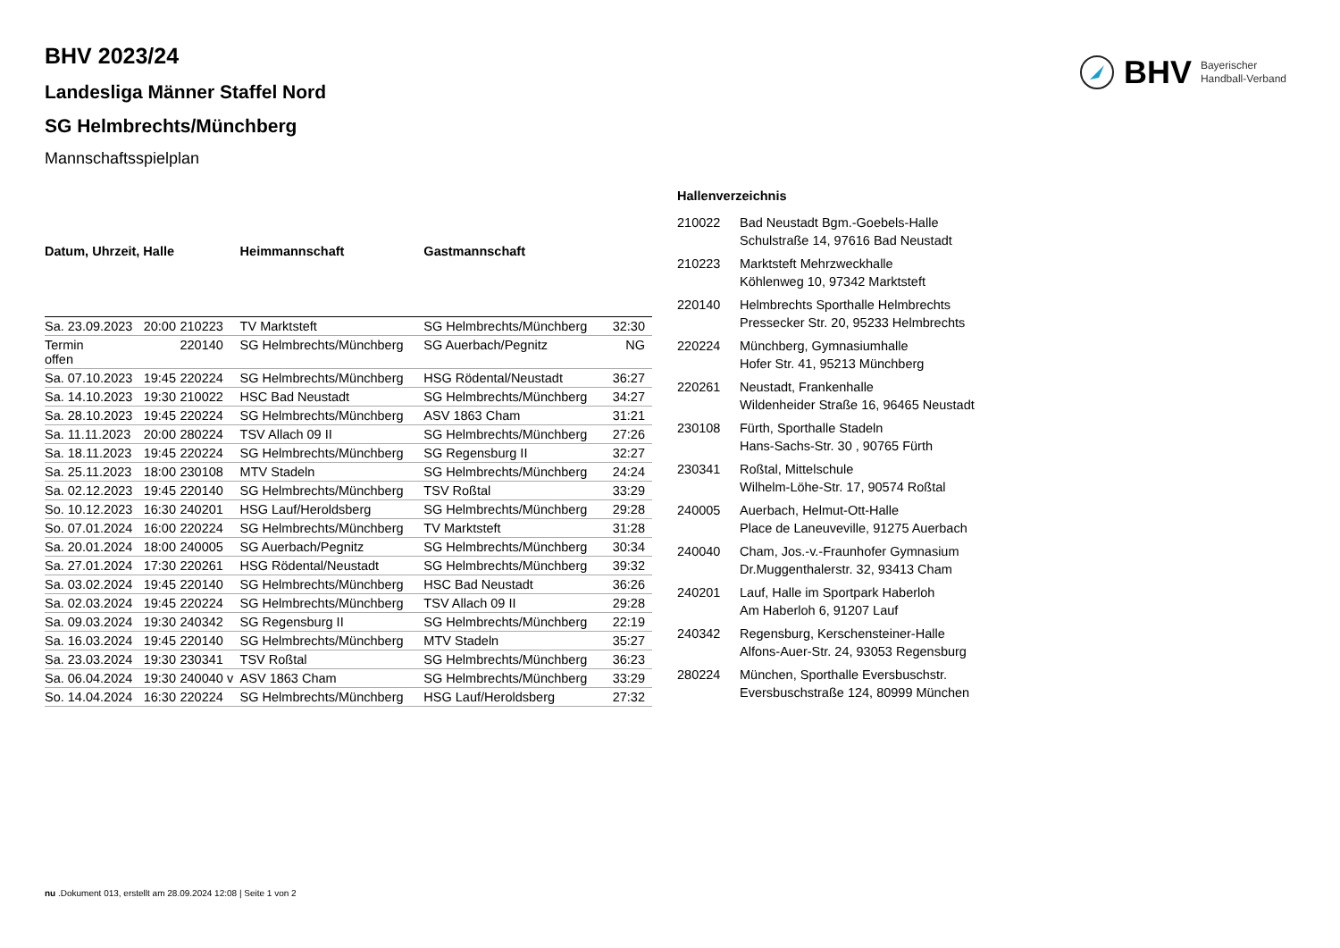BHV Bayerischer
Handball-Verband
BHV 2023/24
Landesliga Männer Staffel Nord
SG Helmbrechts/Münchberg
Mannschaftsspielplan
| Datum, Uhrzeit, Halle | | | Heimmannschaft | Gastmannschaft | |
| --- | --- | --- | --- | --- | --- |
| Sa. 23.09.2023 | 20:00 | 210223 | TV Marktsteft | SG Helmbrechts/Münchberg | 32:30 |
| Termin offen | | 220140 | SG Helmbrechts/Münchberg | SG Auerbach/Pegnitz | NG |
| Sa. 07.10.2023 | 19:45 | 220224 | SG Helmbrechts/Münchberg | HSG Rödental/Neustadt | 36:27 |
| Sa. 14.10.2023 | 19:30 | 210022 | HSC Bad Neustadt | SG Helmbrechts/Münchberg | 34:27 |
| Sa. 28.10.2023 | 19:45 | 220224 | SG Helmbrechts/Münchberg | ASV 1863 Cham | 31:21 |
| Sa. 11.11.2023 | 20:00 | 280224 | TSV Allach 09 II | SG Helmbrechts/Münchberg | 27:26 |
| Sa. 18.11.2023 | 19:45 | 220224 | SG Helmbrechts/Münchberg | SG Regensburg II | 32:27 |
| Sa. 25.11.2023 | 18:00 | 230108 | MTV Stadeln | SG Helmbrechts/Münchberg | 24:24 |
| Sa. 02.12.2023 | 19:45 | 220140 | SG Helmbrechts/Münchberg | TSV Roßtal | 33:29 |
| So. 10.12.2023 | 16:30 | 240201 | HSG Lauf/Heroldsberg | SG Helmbrechts/Münchberg | 29:28 |
| So. 07.01.2024 | 16:00 | 220224 | SG Helmbrechts/Münchberg | TV Marktsteft | 31:28 |
| Sa. 20.01.2024 | 18:00 | 240005 | SG Auerbach/Pegnitz | SG Helmbrechts/Münchberg | 30:34 |
| Sa. 27.01.2024 | 17:30 | 220261 | HSG Rödental/Neustadt | SG Helmbrechts/Münchberg | 39:32 |
| Sa. 03.02.2024 | 19:45 | 220140 | SG Helmbrechts/Münchberg | HSC Bad Neustadt | 36:26 |
| Sa. 02.03.2024 | 19:45 | 220224 | SG Helmbrechts/Münchberg | TSV Allach 09 II | 29:28 |
| Sa. 09.03.2024 | 19:30 | 240342 | SG Regensburg II | SG Helmbrechts/Münchberg | 22:19 |
| Sa. 16.03.2024 | 19:45 | 220140 | SG Helmbrechts/Münchberg | MTV Stadeln | 35:27 |
| Sa. 23.03.2024 | 19:30 | 230341 | TSV Roßtal | SG Helmbrechts/Münchberg | 36:23 |
| Sa. 06.04.2024 | 19:30 | 240040 v | ASV 1863 Cham | SG Helmbrechts/Münchberg | 33:29 |
| So. 14.04.2024 | 16:30 | 220224 | SG Helmbrechts/Münchberg | HSG Lauf/Heroldsberg | 27:32 |
Hallenverzeichnis
| 210022 | Bad Neustadt Bgm.-Goebels-Halle Schulstraße 14, 97616 Bad Neustadt |
| 210223 | Marktsteft Mehrzweckhalle Köhlenweg 10, 97342 Marktsteft |
| 220140 | Helmbrechts Sporthalle Helmbrechts Pressecker Str. 20, 95233 Helmbrechts |
| 220224 | Münchberg, Gymnasiumhalle Hofer Str. 41, 95213 Münchberg |
| 220261 | Neustadt, Frankenhalle Wildenheider Straße 16, 96465 Neustadt |
| 230108 | Fürth, Sporthalle Stadeln Hans-Sachs-Str. 30 , 90765 Fürth |
| 230341 | Roßtal, Mittelschule Wilhelm-Löhe-Str. 17, 90574 Roßtal |
| 240005 | Auerbach, Helmut-Ott-Halle Place de Laneuveville, 91275 Auerbach |
| 240040 | Cham, Jos.-v.-Fraunhofer Gymnasium Dr.Muggenthalerstr. 32, 93413 Cham |
| 240201 | Lauf, Halle im Sportpark Haberloh Am Haberloh 6, 91207 Lauf |
| 240342 | Regensburg, Kerschensteiner-Halle Alfons-Auer-Str. 24, 93053 Regensburg |
| 280224 | München, Sporthalle Eversbuschstr. Eversbuschstraße 124, 80999 München |
nu .Dokument 013, erstellt am 28.09.2024 12:08 | Seite 1 von 2